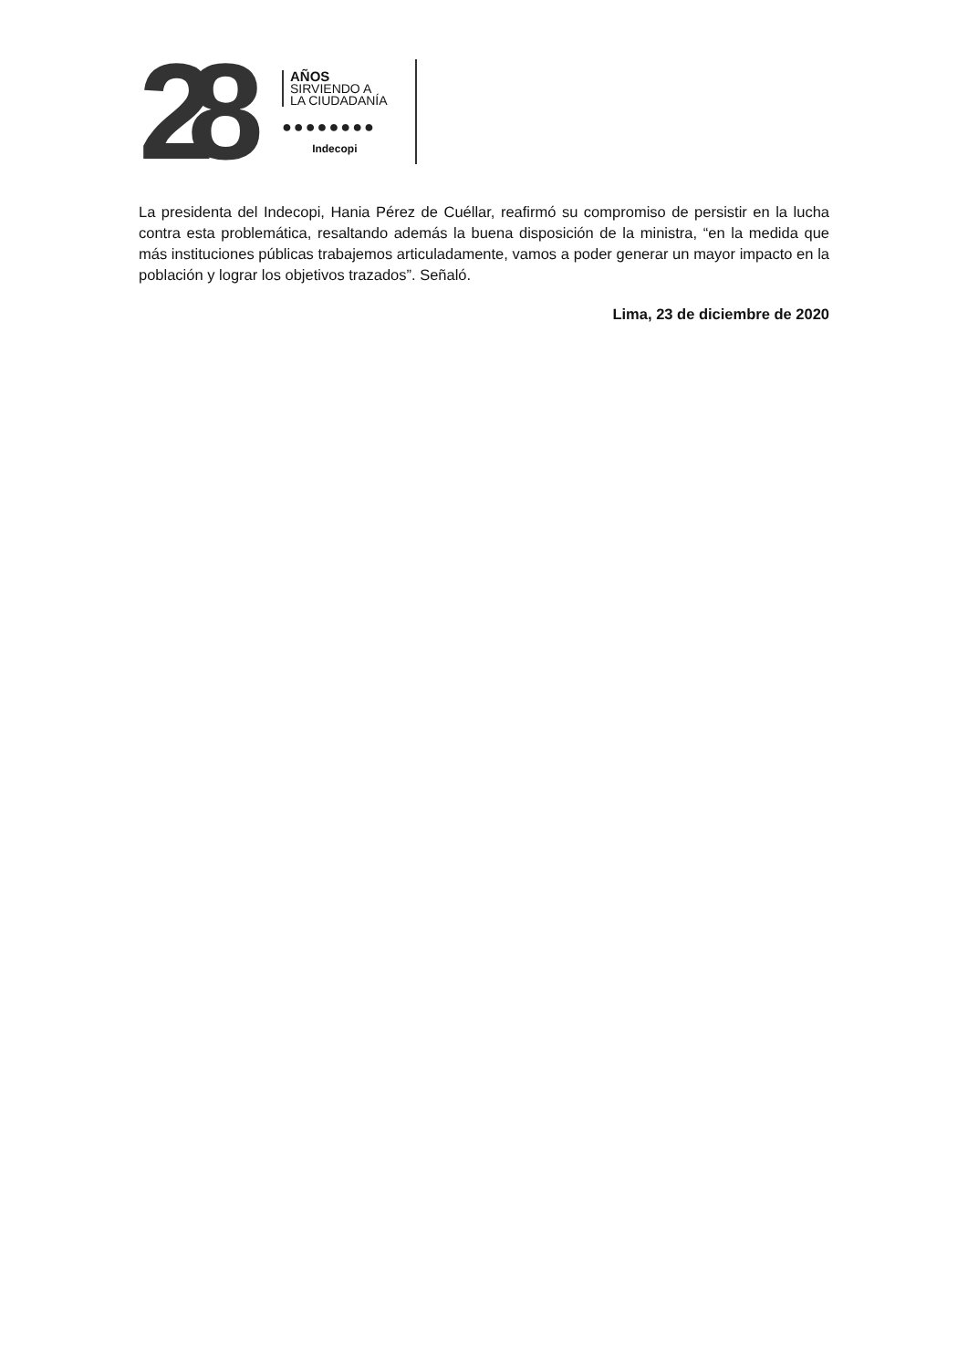28
AÑOS
SIRVIENDO A
LA CIUDADANÍA
●●●●●●●●
Indecopi
La presidenta del Indecopi, Hania Pérez de Cuéllar, reafirmó su compromiso de persistir en la lucha contra esta problemática, resaltando además la buena disposición de la ministra, “en la medida que más instituciones públicas trabajemos articuladamente, vamos a poder generar un mayor impacto en la población y lograr los objetivos trazados”. Señaló.
Lima, 23 de diciembre de 2020